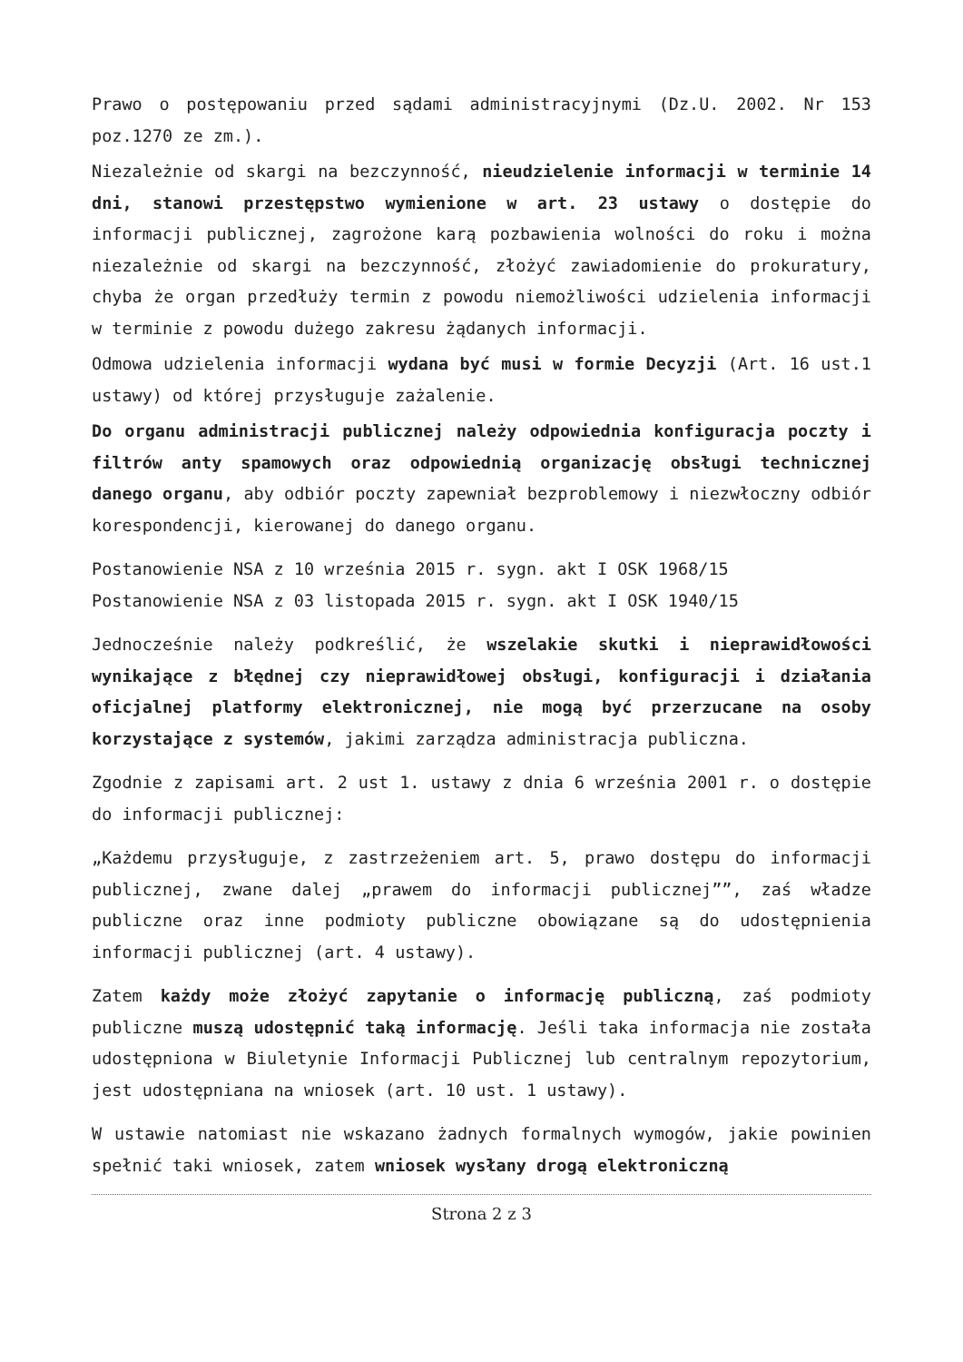Prawo o postępowaniu przed sądami administracyjnymi (Dz.U. 2002. Nr 153 poz.1270 ze zm.).
Niezależnie od skargi na bezczynność, nieudzielenie informacji w terminie 14 dni, stanowi przestępstwo wymienione w art. 23 ustawy o dostępie do informacji publicznej, zagrożone karą pozbawienia wolności do roku i można niezależnie od skargi na bezczynność, złożyć zawiadomienie do prokuratury, chyba że organ przedłuży termin z powodu niemożliwości udzielenia informacji w terminie z powodu dużego zakresu żądanych informacji.
Odmowa udzielenia informacji wydana być musi w formie Decyzji (Art. 16 ust.1 ustawy) od której przysługuje zażalenie.
Do organu administracji publicznej należy odpowiednia konfiguracja poczty i filtrów anty spamowych oraz odpowiednią organizację obsługi technicznej danego organu, aby odbiór poczty zapewniał bezproblemowy i niezwłoczny odbiór korespondencji, kierowanej do danego organu.
Postanowienie NSA z 10 września 2015 r. sygn. akt I OSK 1968/15
Postanowienie NSA z 03 listopada 2015 r. sygn. akt I OSK 1940/15
Jednocześnie należy podkreślić, że wszelakie skutki i nieprawidłowości wynikające z błędnej czy nieprawidłowej obsługi, konfiguracji i działania oficjalnej platformy elektronicznej, nie mogą być przerzucane na osoby korzystające z systemów, jakimi zarządza administracja publiczna.
Zgodnie z zapisami art. 2 ust 1. ustawy z dnia 6 września 2001 r. o dostępie do informacji publicznej:
„Każdemu przysługuje, z zastrzeżeniem art. 5, prawo dostępu do informacji publicznej, zwane dalej „prawem do informacji publicznej””, zaś władze publiczne oraz inne podmioty publiczne obowiązane są do udostępnienia informacji publicznej (art. 4 ustawy).
Zatem każdy może złożyć zapytanie o informację publiczną, zaś podmioty publiczne muszą udostępnić taką informację. Jeśli taka informacja nie została udostępniona w Biuletynie Informacji Publicznej lub centralnym repozytorium, jest udostępniana na wniosek (art. 10 ust. 1 ustawy).
W ustawie natomiast nie wskazano żadnych formalnych wymogów, jakie powinien spełnić taki wniosek, zatem wniosek wysłany drogą elektroniczną
Strona 2 z 3